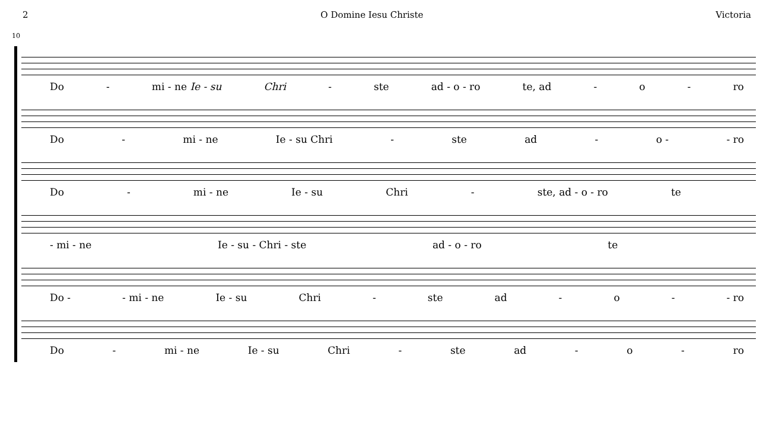2 O Domine Iesu Christe Victoria
10
Do - mi - ne Ie - su Chri - ste ad - o - ro te, ad - o - ro
Do - mi - ne Ie - su Chri - ste ad - o - - ro
Do - mi - ne Ie - su Chri - ste, ad - o - ro te
- mi - ne Ie - su - Chri - ste ad - o - ro te
Do - - mi - ne Ie - su Chri - ste ad - o - - ro
Do - mi - ne Ie - su Chri - ste ad - o - ro